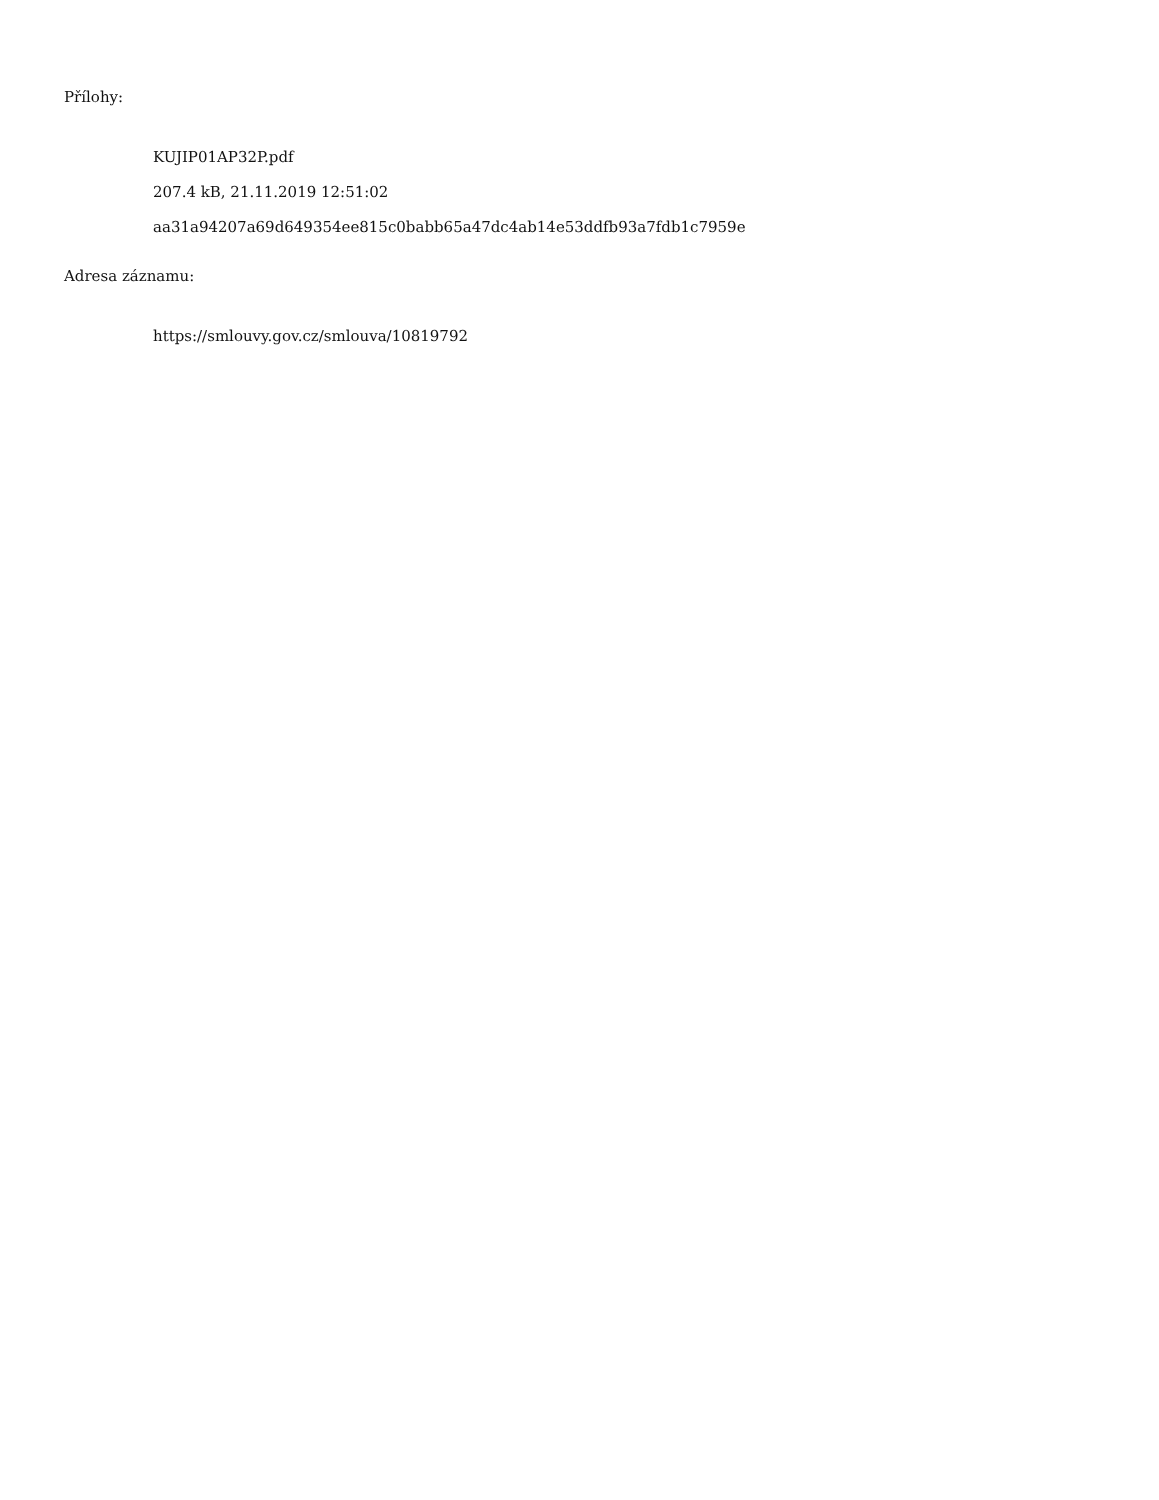Přílohy:
KUJIP01AP32P.pdf
207.4 kB, 21.11.2019 12:51:02
aa31a94207a69d649354ee815c0babb65a47dc4ab14e53ddfb93a7fdb1c7959e
Adresa záznamu:
https://smlouvy.gov.cz/smlouva/10819792